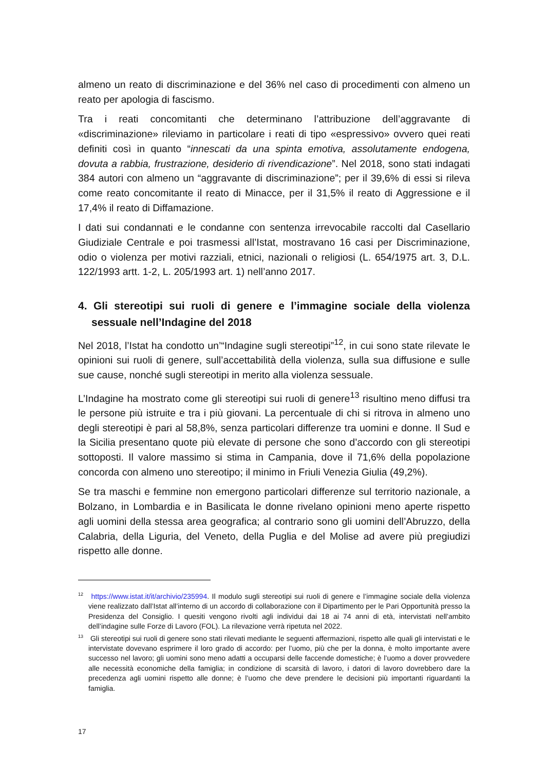almeno un reato di discriminazione e del 36% nel caso di procedimenti con almeno un reato per apologia di fascismo.
Tra i reati concomitanti che determinano l’attribuzione dell’aggravante di «discriminazione» rileviamo in particolare i reati di tipo «espressivo» ovvero quei reati definiti così in quanto “innescati da una spinta emotiva, assolutamente endogena, dovuta a rabbia, frustrazione, desiderio di rivendicazione”. Nel 2018, sono stati indagati 384 autori con almeno un “aggravante di discriminazione”; per il 39,6% di essi si rileva come reato concomitante il reato di Minacce, per il 31,5% il reato di Aggressione e il 17,4% il reato di Diffamazione.
I dati sui condannati e le condanne con sentenza irrevocabile raccolti dal Casellario Giudiziale Centrale e poi trasmessi all’Istat, mostravano 16 casi per Discriminazione, odio o violenza per motivi razziali, etnici, nazionali o religiosi (L. 654/1975 art. 3, D.L. 122/1993 artt. 1-2, L. 205/1993 art. 1) nell’anno 2017.
4. Gli stereotipi sui ruoli di genere e l’immagine sociale della violenza sessuale nell’Indagine del 2018
Nel 2018, l’Istat ha condotto un’“Indagine sugli stereotipi”<sup>12</sup>, in cui sono state rilevate le opinioni sui ruoli di genere, sull’accettabilità della violenza, sulla sua diffusione e sulle sue cause, nonché sugli stereotipi in merito alla violenza sessuale.
L’Indagine ha mostrato come gli stereotipi sui ruoli di genere<sup>13</sup> risultino meno diffusi tra le persone più istruite e tra i più giovani. La percentuale di chi si ritrova in almeno uno degli stereotipi è pari al 58,8%, senza particolari differenze tra uomini e donne. Il Sud e la Sicilia presentano quote più elevate di persone che sono d’accordo con gli stereotipi sottoposti. Il valore massimo si stima in Campania, dove il 71,6% della popolazione concorda con almeno uno stereotipo; il minimo in Friuli Venezia Giulia (49,2%).
Se tra maschi e femmine non emergono particolari differenze sul territorio nazionale, a Bolzano, in Lombardia e in Basilicata le donne rivelano opinioni meno aperte rispetto agli uomini della stessa area geografica; al contrario sono gli uomini dell’Abruzzo, della Calabria, della Liguria, del Veneto, della Puglia e del Molise ad avere più pregiudizi rispetto alle donne.
<sup>12</sup> https://www.istat.it/it/archivio/235994. Il modulo sugli stereotipi sui ruoli di genere e l’immagine sociale della violenza viene realizzato dall’Istat all’interno di un accordo di collaborazione con il Dipartimento per le Pari Opportunità presso la Presidenza del Consiglio. I quesiti vengono rivolti agli individui dai 18 ai 74 anni di età, intervistati nell’ambito dell’indagine sulle Forze di Lavoro (FOL). La rilevazione verrà ripetuta nel 2022.
<sup>13</sup> Gli stereotipi sui ruoli di genere sono stati rilevati mediante le seguenti affermazioni, rispetto alle quali gli intervistati e le intervistate dovevano esprimere il loro grado di accordo: per l’uomo, più che per la donna, è molto importante avere successo nel lavoro; gli uomini sono meno adatti a occuparsi delle faccende domestiche; è l’uomo a dover provvedere alle necessità economiche della famiglia; in condizione di scarsità di lavoro, i datori di lavoro dovrebbero dare la precedenza agli uomini rispetto alle donne; è l’uomo che deve prendere le decisioni più importanti riguardanti la famiglia.
17